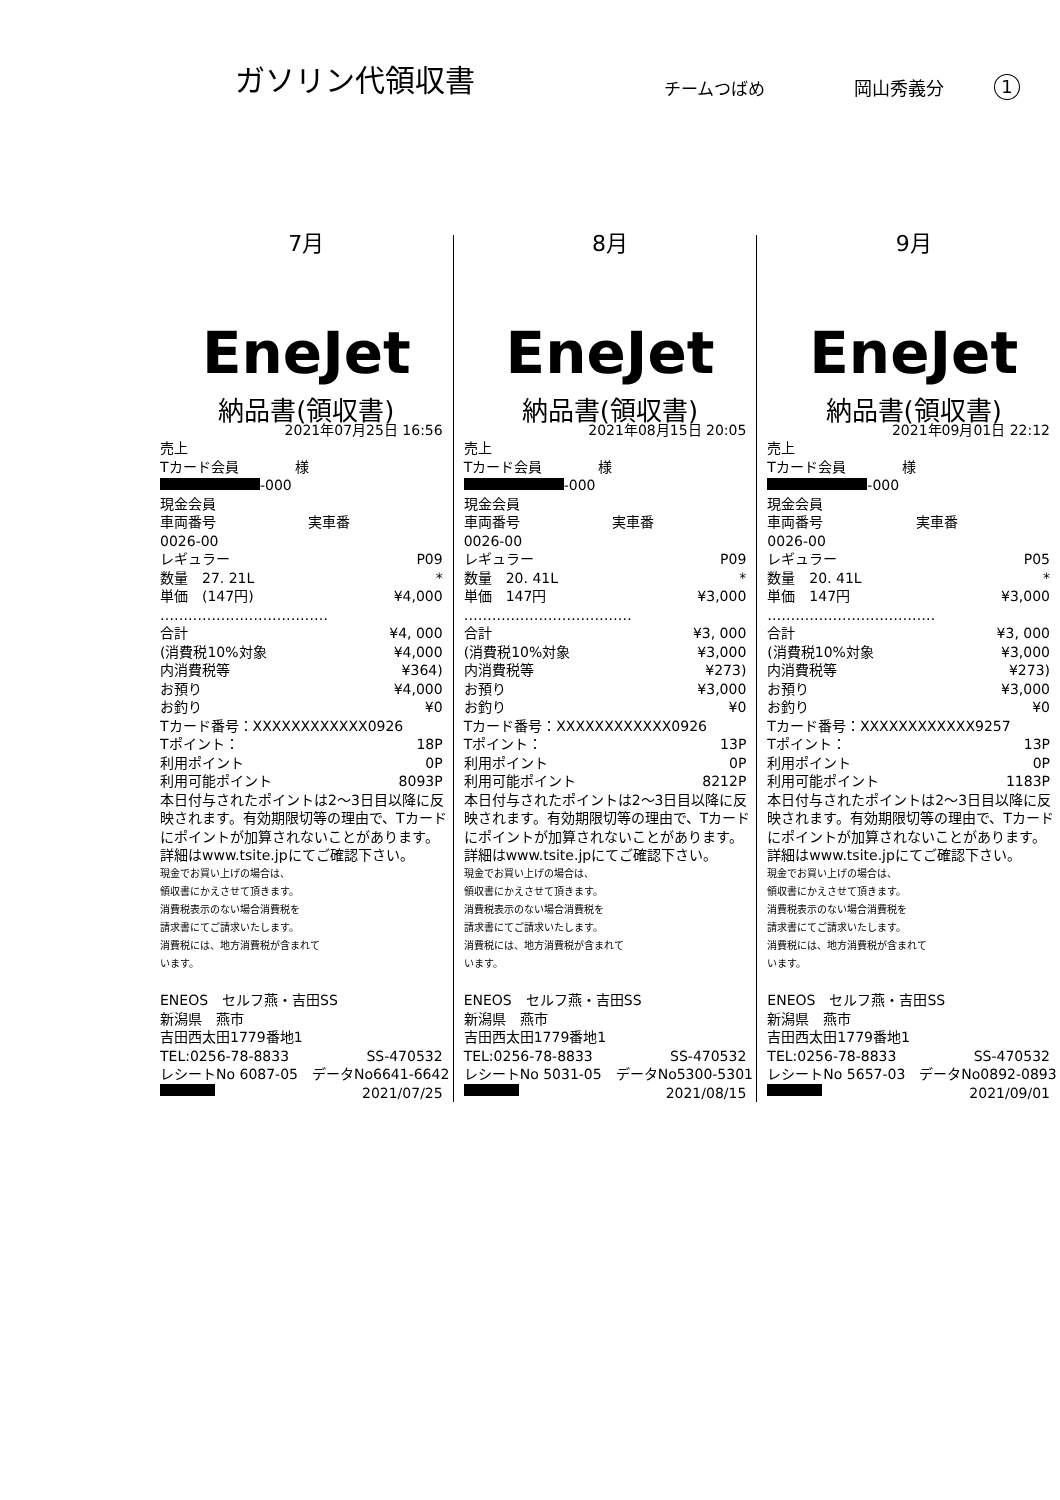ガソリン代領収書
チームつばめ
岡山秀義分
1
7月
EneJet
納品書(領収書)
2021年07月25日 16:56
売上
Tカード会員　　　　様
-000
現金会員
車両番号 実車番
0026-00
レギュラー P09
数量　27. 21L *
単価　(147円) ¥4,000
………………………………
合計 ¥4, 000
(消費税10%対象 ¥4,000
内消費税等 ¥364)
お預り ¥4,000
お釣り ¥0
Tカード番号：XXXXXXXXXXXX0926
Tポイント： 18P
利用ポイント 0P
利用可能ポイント 8093P
本日付与されたポイントは2～3日目以降に反映されます。有効期限切等の理由で、Tカードにポイントが加算されないことがあります。詳細はwww.tsite.jpにてご確認下さい。
現金でお買い上げの場合は、
領収書にかえさせて頂きます。
消費税表示のない場合消費税を
請求書にてご請求いたします。
消費税には、地方消費税が含まれて
います。
ENEOS　セルフ燕・吉田SS
新潟県　燕市
吉田西太田1779番地1
TEL:0256-78-8833 SS-470532
レシートNo 6087-05　データNo6641-6642
2021/07/25
8月
EneJet
納品書(領収書)
2021年08月15日 20:05
売上
Tカード会員　　　　様
-000
現金会員
車両番号 実車番
0026-00
レギュラー P09
数量　20. 41L *
単価　147円 ¥3,000
………………………………
合計 ¥3, 000
(消費税10%対象 ¥3,000
内消費税等 ¥273)
お預り ¥3,000
お釣り ¥0
Tカード番号：XXXXXXXXXXXX0926
Tポイント： 13P
利用ポイント 0P
利用可能ポイント 8212P
本日付与されたポイントは2～3日目以降に反映されます。有効期限切等の理由で、Tカードにポイントが加算されないことがあります。詳細はwww.tsite.jpにてご確認下さい。
現金でお買い上げの場合は、
領収書にかえさせて頂きます。
消費税表示のない場合消費税を
請求書にてご請求いたします。
消費税には、地方消費税が含まれて
います。
ENEOS　セルフ燕・吉田SS
新潟県　燕市
吉田西太田1779番地1
TEL:0256-78-8833 SS-470532
レシートNo 5031-05　データNo5300-5301
2021/08/15
9月
EneJet
納品書(領収書)
2021年09月01日 22:12
売上
Tカード会員　　　　様
-000
現金会員
車両番号 実車番
0026-00
レギュラー P05
数量　20. 41L *
単価　147円 ¥3,000
………………………………
合計 ¥3, 000
(消費税10%対象 ¥3,000
内消費税等 ¥273)
お預り ¥3,000
お釣り ¥0
Tカード番号：XXXXXXXXXXXX9257
Tポイント： 13P
利用ポイント 0P
利用可能ポイント 1183P
本日付与されたポイントは2～3日目以降に反映されます。有効期限切等の理由で、Tカードにポイントが加算されないことがあります。詳細はwww.tsite.jpにてご確認下さい。
現金でお買い上げの場合は、
領収書にかえさせて頂きます。
消費税表示のない場合消費税を
請求書にてご請求いたします。
消費税には、地方消費税が含まれて
います。
ENEOS　セルフ燕・吉田SS
新潟県　燕市
吉田西太田1779番地1
TEL:0256-78-8833 SS-470532
レシートNo 5657-03　データNo0892-0893
2021/09/01